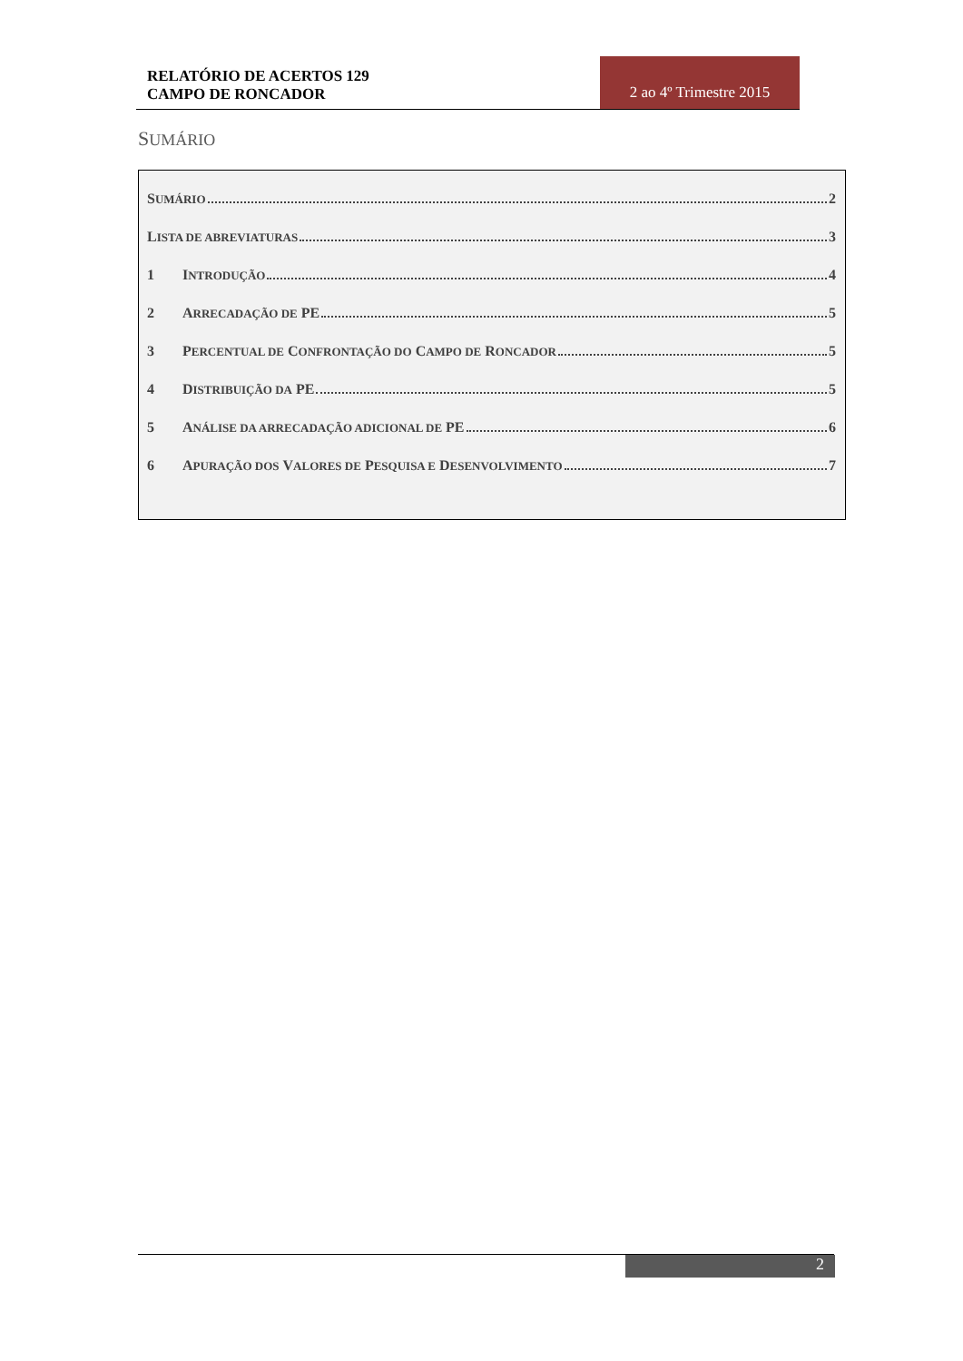RELATÓRIO DE ACERTOS 129
CAMPO DE RONCADOR
2 ao 4º Trimestre 2015
SUMÁRIO
S UMÁRIO 2
L ISTA DE ABREVIATURAS 3
1 I NTRODUÇÃO 4
2 A RRECADAÇÃO DE PE 5
3 P ERCENTUAL DE C ONFRONTAÇÃO DO C AMPO DE R ONCADOR 5
4 D ISTRIBUIÇÃO DA PE 5
5 A NÁLISE DA ARRECADAÇÃO ADICIONAL DE PE 6
6 A PURAÇÃO DOS V ALORES DE P ESQUISA E D ESENVOLVIMENTO 7
2